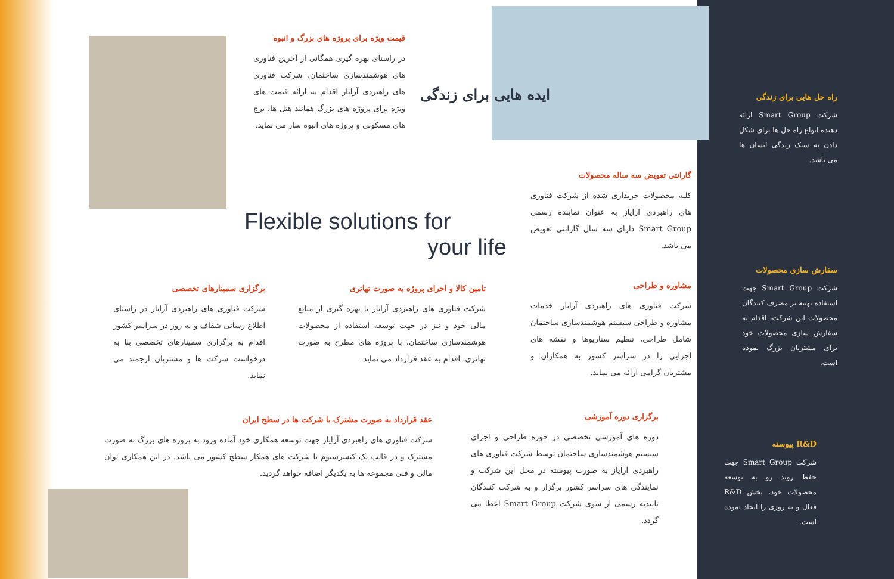قیمت ویژه برای پروژه های بزرگ و انبوه
در راستای بهره گیری همگانی از آخرین فناوری های هوشمندسازی ساختمان، شرکت فناوری های راهبردی آرایاز اقدام به ارائه قیمت های ویژه برای پروژه های بزرگ همانند هتل ها، برج های مسکونی و پروژه های انبوه ساز می نماید.
ایده هایی برای زندگی
Flexible solutions for
your life
راه حل هایی برای زندگی
شرکت Smart Group ارائه دهنده انواع راه حل ها برای شکل دادن به سبک زندگی انسان ها می باشد.
سفارش سازی محصولات
شرکت Smart Group جهت استفاده بهینه تر مصرف کنندگان محصولات این شرکت، اقدام به سفارش سازی محصولات خود برای مشتریان بزرگ نموده است.
R&D پیوسته
شرکت Smart Group جهت حفظ روند رو به توسعه محصولات خود، بخش R&D فعال و به روزی را ایجاد نموده است.
گارانتی تعویض سه ساله محصولات
کلیه محصولات خریداری شده از شرکت فناوری های راهبردی آرایاز به عنوان نماینده رسمی Smart Group دارای سه سال گارانتی تعویض می باشد.
مشاوره و طراحی
شرکت فناوری های راهبردی آرایاز خدمات مشاوره و طراحی سیستم هوشمندسازی ساختمان شامل طراحی، تنظیم سناریوها و نقشه های اجرایی را در سراسر کشور به همکاران و مشتریان گرامی ارائه می نماید.
تامین کالا و اجرای پروژه به صورت تهاتری
شرکت فناوری های راهبردی آرایاز با بهره گیری از منابع مالی خود و نیز در جهت توسعه استفاده از محصولات هوشمندسازی ساختمان، با پروژه های مطرح به صورت تهاتری، اقدام به عقد قرارداد می نماید.
برگزاری سمینارهای تخصصی
شرکت فناوری های راهبردی آرایاز در راستای اطلاع رسانی شفاف و به روز در سراسر کشور اقدام به برگزاری سمینارهای تخصصی بنا به درخواست شرکت ها و مشتریان ارجمند می نماید.
برگزاری دوره آموزشی
دوره های آموزشی تخصصی در حوزه طراحی و اجرای سیستم هوشمندسازی ساختمان توسط شرکت فناوری های راهبردی آرایاز به صورت پیوسته در محل این شرکت و نمایندگی های سراسر کشور برگزار و به شرکت کنندگان تاییدیه رسمی از سوی شرکت Smart Group اعطا می گردد.
عقد قرارداد به صورت مشترک با شرکت ها در سطح ایران
شرکت فناوری های راهبردی آرایاز جهت توسعه همکاری خود آماده ورود به پروژه های بزرگ به صورت مشترک و در قالب یک کنسرسیوم با شرکت های همکار سطح کشور می باشد. در این همکاری توان مالی و فنی مجموعه ها به یکدیگر اضافه خواهد گردید.